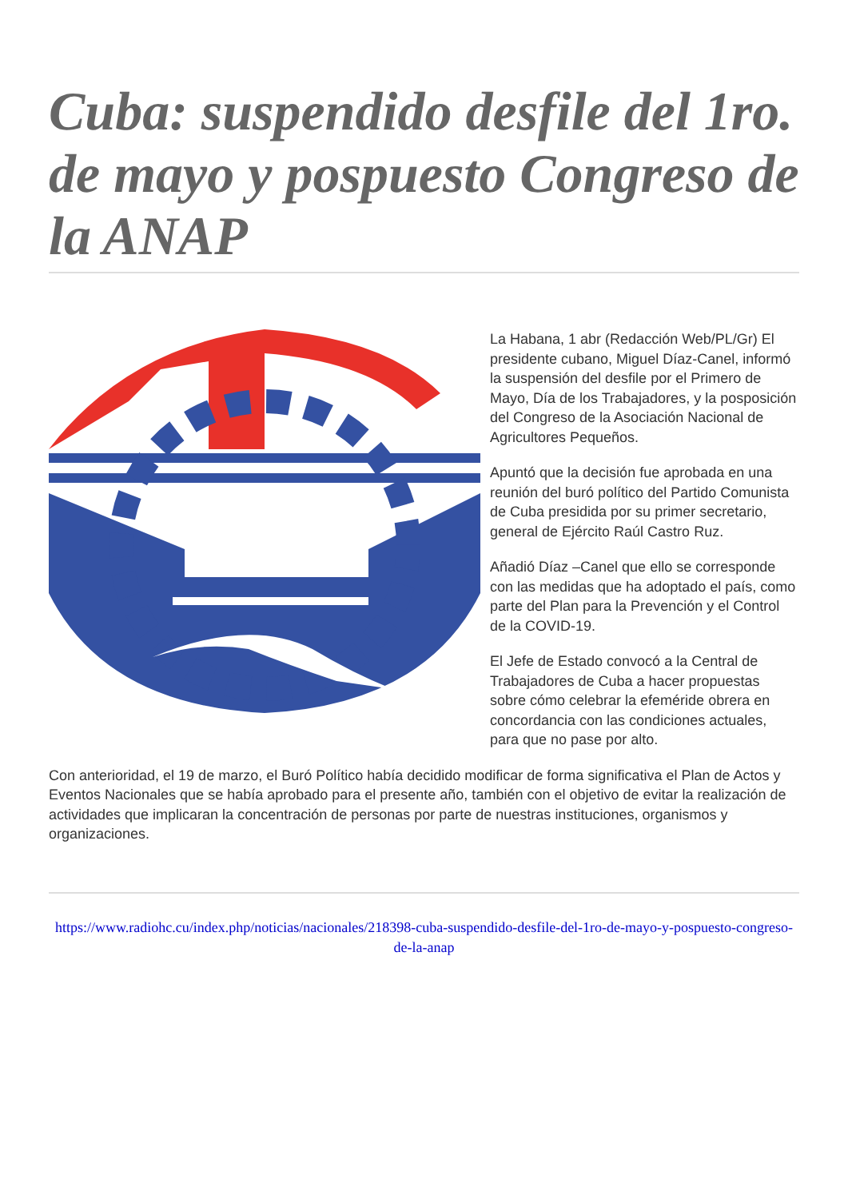Cuba: suspendido desfile del 1ro. de mayo y pospuesto Congreso de la ANAP
La Habana, 1 abr (Redacción Web/PL/Gr) El presidente cubano, Miguel Díaz-Canel, informó la suspensión del desfile por el Primero de Mayo, Día de los Trabajadores, y la posposición del Congreso de la Asociación Nacional de Agricultores Pequeños.
Apuntó que la decisión fue aprobada en una reunión del buró político del Partido Comunista de Cuba presidida por su primer secretario, general de Ejército Raúl Castro Ruz.
Añadió Díaz –Canel que ello se corresponde con las medidas que ha adoptado el país, como parte del Plan para la Prevención y el Control de la COVID-19.
El Jefe de Estado convocó a la Central de Trabajadores de Cuba a hacer propuestas sobre cómo celebrar la efeméride obrera en concordancia con las condiciones actuales, para que no pase por alto.
Con anterioridad, el 19 de marzo, el Buró Político había decidido modificar de forma significativa el Plan de Actos y Eventos Nacionales que se había aprobado para el presente año, también con el objetivo de evitar la realización de actividades que implicaran la concentración de personas por parte de nuestras instituciones, organismos y organizaciones.
https://www.radiohc.cu/index.php/noticias/nacionales/218398-cuba-suspendido-desfile-del-1ro-de-mayo-y-pospuesto-congreso-de-la-anap